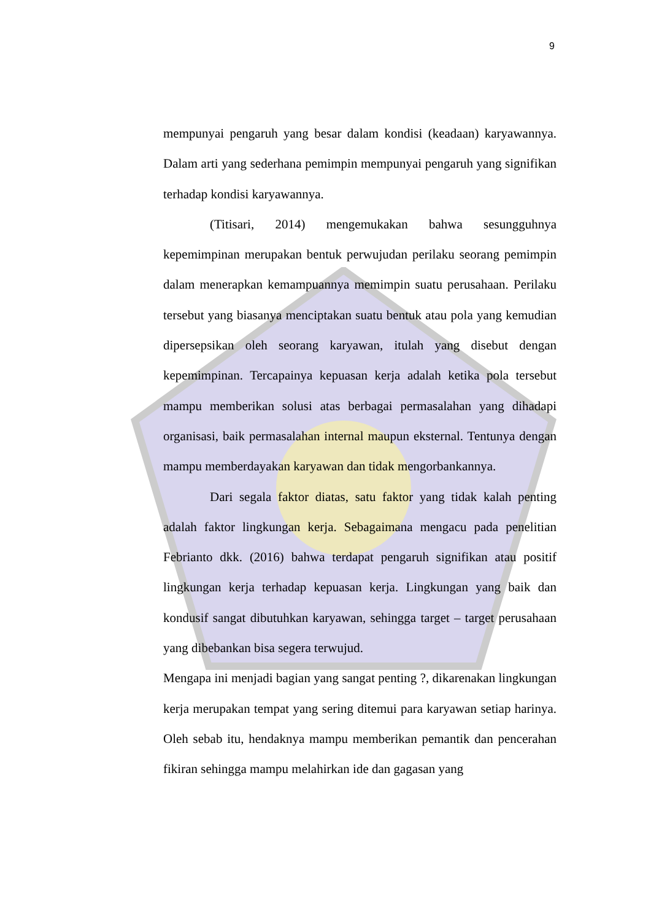9
mempunyai pengaruh yang besar dalam kondisi (keadaan) karyawannya. Dalam arti yang sederhana pemimpin mempunyai pengaruh yang signifikan terhadap kondisi karyawannya.
(Titisari, 2014) mengemukakan bahwa sesungguhnya kepemimpinan merupakan bentuk perwujudan perilaku seorang pemimpin dalam menerapkan kemampuannya memimpin suatu perusahaan. Perilaku tersebut yang biasanya menciptakan suatu bentuk atau pola yang kemudian dipersepsikan oleh seorang karyawan, itulah yang disebut dengan kepemimpinan. Tercapainya kepuasan kerja adalah ketika pola tersebut mampu memberikan solusi atas berbagai permasalahan yang dihadapi organisasi, baik permasalahan internal maupun eksternal. Tentunya dengan mampu memberdayakan karyawan dan tidak mengorbankannya.
Dari segala faktor diatas, satu faktor yang tidak kalah penting adalah faktor lingkungan kerja. Sebagaimana mengacu pada penelitian Febrianto dkk. (2016) bahwa terdapat pengaruh signifikan atau positif lingkungan kerja terhadap kepuasan kerja. Lingkungan yang baik dan kondusif sangat dibutuhkan karyawan, sehingga target – target perusahaan yang dibebankan bisa segera terwujud.
Mengapa ini menjadi bagian yang sangat penting ?, dikarenakan lingkungan kerja merupakan tempat yang sering ditemui para karyawan setiap harinya. Oleh sebab itu, hendaknya mampu memberikan pemantik dan pencerahan fikiran sehingga mampu melahirkan ide dan gagasan yang